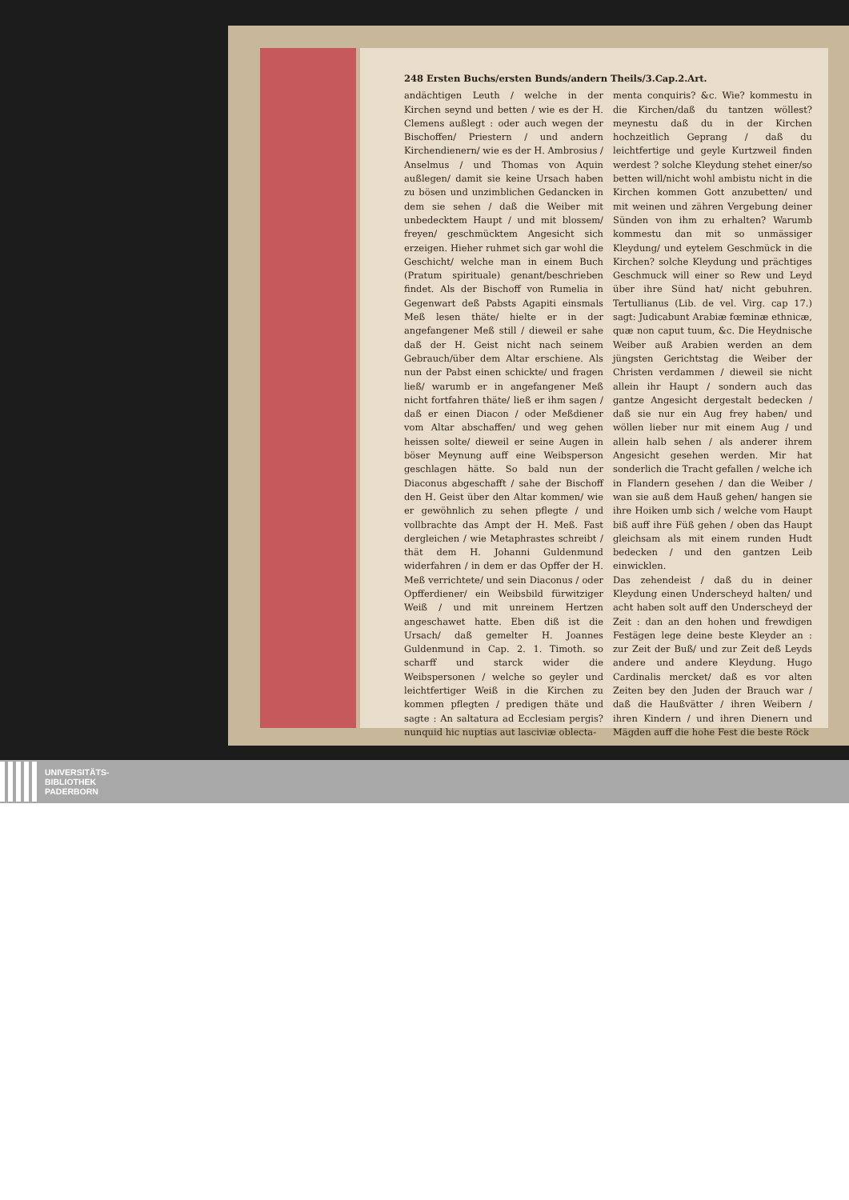248 Ersten Buchs/ersten Bunds/andern Theils/3.Cap.2.Art.
andächtigen Leuth / welche in der Kirchen seynd und betten / wie es der H. Clemens außlegt : oder auch wegen der Bischoffen/ Priestern / und andern Kirchendienern/ wie es der H. Ambrosius / Anselmus / und Thomas von Aquin außlegen/ damit sie keine Ursach haben zu bösen und unzimblichen Gedancken in dem sie sehen / daß die Weiber mit unbedecktem Haupt / und mit blossem/ freyen/ geschmücktem Angesicht sich erzeigen. Hieher ruhmet sich gar wohl die Geschicht/ welche man in einem Buch (Pratum spirituale) genant/beschrieben findet. Als der Bischoff von Rumelia in Gegenwart deß Pabsts Agapiti einsmals Meß lesen thäte/ hielte er in der angefangener Meß still / dieweil er sahe daß der H. Geist nicht nach seinem Gebrauch/über dem Altar erschiene. Als nun der Pabst einen schickte/ und fragen ließ/ warumb er in angefangener Meß nicht fortfahren thäte/ ließ er ihm sagen / daß er einen Diacon / oder Meßdiener vom Altar abschaffen/ und weg gehen heissen solte/ dieweil er seine Augen in böser Meynung auff eine Weibsperson geschlagen hätte. So bald nun der Diaconus abgeschafft / sahe der Bischoff den H. Geist über den Altar kommen/ wie er gewöhnlich zu sehen pflegte / und vollbrachte das Ampt der H. Meß. Fast dergleichen / wie Metaphrastes schreibt / thät dem H. Johanni Guldenmund widerfahren / in dem er das Opffer der H. Meß verrichtete/ und sein Diaconus / oder Opfferdiener/ ein Weibsbild fürwitziger Weiß / und mit unreinem Hertzen angeschawet hatte. Eben diß ist die Ursach/ daß gemelter H. Joannes Guldenmund in Cap. 2. 1. Timoth. so scharff und starck wider die Weibspersonen / welche so geyler und leichtfertiger Weiß in die Kirchen zu kommen pflegten / predigen thäte und sagte : An saltatura ad Ecclesiam pergis? nunquid hic nuptias aut lasciviæ oblecta-
menta conquiris? &c. Wie? kommestu in die Kirchen/daß du tantzen wöllest? meynestu daß du in der Kirchen hochzeitlich Geprang / daß du leichtfertige und geyle Kurtzweil finden werdest ? solche Kleydung stehet einer/so betten will/nicht wohl ambistu nicht in die Kirchen kommen Gott anzubetten/ und mit weinen und zähren Vergebung deiner Sünden von ihm zu erhalten? Warumb kommestu dan mit so unmässiger Kleydung/ und eytelem Geschmück in die Kirchen? solche Kleydung und prächtiges Geschmuck will einer so Rew und Leyd über ihre Sünd hat/ nicht gebuhren. Tertullianus (Lib. de vel. Virg. cap 17.) sagt: Judicabunt Arabiæ fœminæ ethnicæ, quæ non caput tuum, &c. Die Heydnische Weiber auß Arabien werden an dem jüngsten Gerichtstag die Weiber der Christen verdammen / dieweil sie nicht allein ihr Haupt / sondern auch das gantze Angesicht dergestalt bedecken / daß sie nur ein Aug frey haben/ und wöllen lieber nur mit einem Aug / und allein halb sehen / als anderer ihrem Angesicht gesehen werden. Mir hat sonderlich die Tracht gefallen / welche ich in Flandern gesehen / dan die Weiber / wan sie auß dem Hauß gehen/ hangen sie ihre Hoiken umb sich / welche vom Haupt biß auff ihre Füß gehen / oben das Haupt gleichsam als mit einem runden Hudt bedecken / und den gantzen Leib einwicklen.
Das zehendeist / daß du in deiner Kleydung einen Underscheyd halten/ und acht haben solt auff den Underscheyd der Zeit : dan an den hohen und frewdigen Festägen lege deine beste Kleyder an : zur Zeit der Buß/ und zur Zeit deß Leyds andere und andere Kleydung. Hugo Cardinalis mercket/ daß es vor alten Zeiten bey den Juden der Brauch war / daß die Haußvätter / ihren Weibern / ihren Kindern / und ihren Dienern und Mägden auff die hohe Fest die beste Röck
UNIVERSITÄTS-
BIBLIOTHEK
PADERBORN